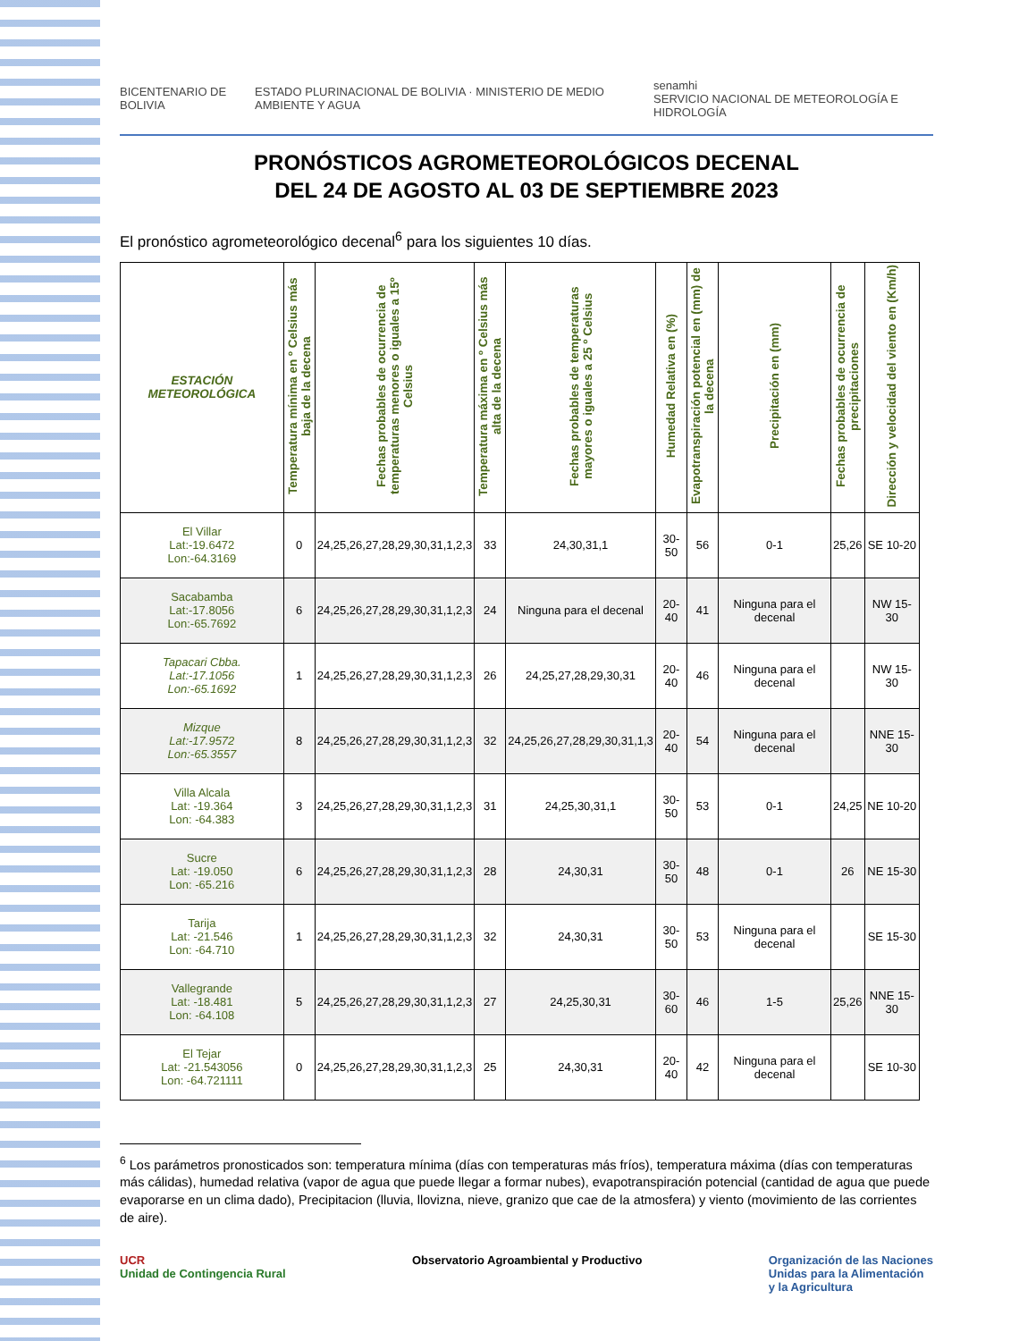BICENTENARIO DE BOLIVIA
ESTADO PLURINACIONAL DE BOLIVIA · MINISTERIO DE MEDIO AMBIENTE Y AGUA
senamhi
SERVICIO NACIONAL DE METEOROLOGÍA E HIDROLOGÍA
PRONÓSTICOS AGROMETEOROLÓGICOS DECENAL
DEL 24 DE AGOSTO AL 03 DE SEPTIEMBRE 2023
El pronóstico agrometeorológico decenal<sup>6</sup> para los siguientes 10 días.
| ESTACIÓN METEOROLÓGICA | Temperatura mínima en º Celsius más baja de la decena | Fechas probables de ocurrencia de temperaturas menores o iguales a 15º Celsius | Temperatura máxima en º Celsius más alta de la decena | Fechas probables de temperaturas mayores o iguales a 25 º Celsius | Humedad Relativa en (%) | Evapotranspiración potencial en (mm) de la decena | Precipitación en (mm) | Fechas probables de ocurrencia de precipitaciones | Dirección y velocidad del viento en (Km/h) |
| --- | --- | --- | --- | --- | --- | --- | --- | --- | --- |
| El Villar Lat:-19.6472 Lon:-64.3169 | 0 | 24,25,26,27,28,29,30,31,1,2,3 | 33 | 24,30,31,1 | 30-50 | 56 | 0-1 | 25,26 | SE 10-20 |
| Sacabamba Lat:-17.8056 Lon:-65.7692 | 6 | 24,25,26,27,28,29,30,31,1,2,3 | 24 | Ninguna para el decenal | 20-40 | 41 | Ninguna para el decenal | | NW 15-30 |
| Tapacari Cbba. Lat:-17.1056 Lon:-65.1692 | 1 | 24,25,26,27,28,29,30,31,1,2,3 | 26 | 24,25,27,28,29,30,31 | 20-40 | 46 | Ninguna para el decenal | | NW 15-30 |
| Mizque Lat:-17.9572 Lon:-65.3557 | 8 | 24,25,26,27,28,29,30,31,1,2,3 | 32 | 24,25,26,27,28,29,30,31,1,3 | 20-40 | 54 | Ninguna para el decenal | | NNE 15-30 |
| Villa Alcala Lat: -19.364 Lon: -64.383 | 3 | 24,25,26,27,28,29,30,31,1,2,3 | 31 | 24,25,30,31,1 | 30-50 | 53 | 0-1 | 24,25 | NE 10-20 |
| Sucre Lat: -19.050 Lon: -65.216 | 6 | 24,25,26,27,28,29,30,31,1,2,3 | 28 | 24,30,31 | 30-50 | 48 | 0-1 | 26 | NE 15-30 |
| Tarija Lat: -21.546 Lon: -64.710 | 1 | 24,25,26,27,28,29,30,31,1,2,3 | 32 | 24,30,31 | 30-50 | 53 | Ninguna para el decenal | | SE 15-30 |
| Vallegrande Lat: -18.481 Lon: -64.108 | 5 | 24,25,26,27,28,29,30,31,1,2,3 | 27 | 24,25,30,31 | 30-60 | 46 | 1-5 | 25,26 | NNE 15-30 |
| El Tejar Lat: -21.543056 Lon: -64.721111 | 0 | 24,25,26,27,28,29,30,31,1,2,3 | 25 | 24,30,31 | 20-40 | 42 | Ninguna para el decenal | | SE 10-30 |
<sup>6</sup> Los parámetros pronosticados son: temperatura mínima (días con temperaturas más fríos), temperatura máxima (días con temperaturas más cálidas), humedad relativa (vapor de agua que puede llegar a formar nubes), evapotranspiración potencial (cantidad de agua que puede evaporarse en un clima dado), Precipitacion (lluvia, llovizna, nieve, granizo que cae de la atmosfera) y viento (movimiento de las corrientes de aire).
UCR
Unidad de Contingencia Rural
Observatorio Agroambiental y Productivo
Organización de las Naciones
Unidas para la Alimentación
y la Agricultura